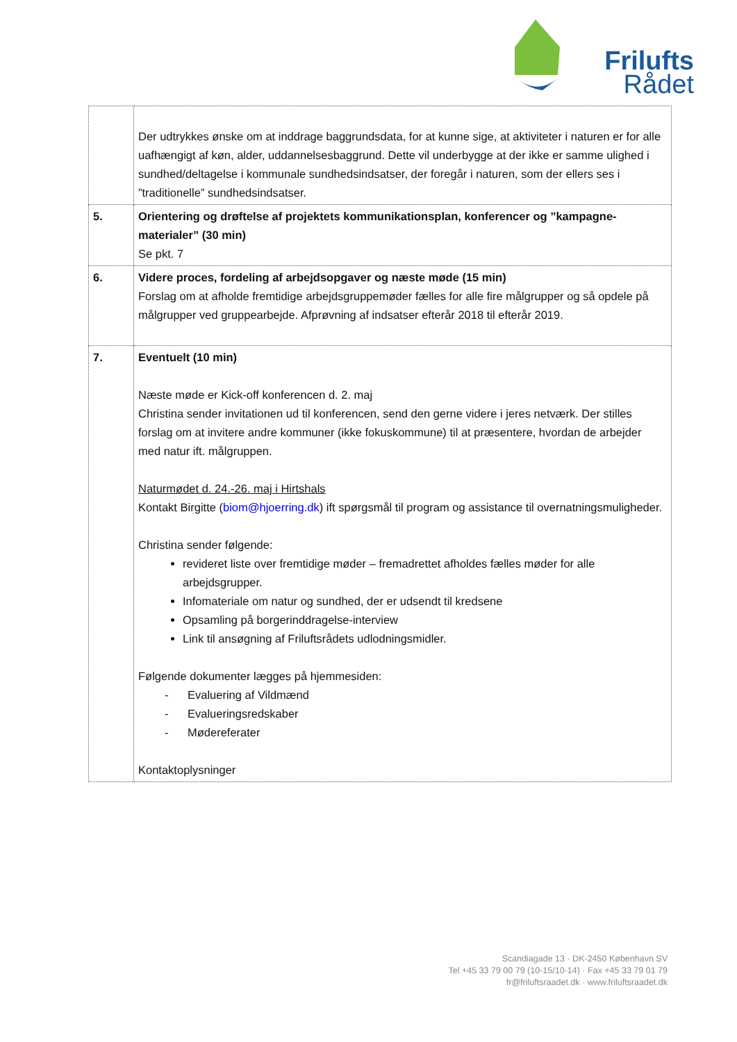Frilufts
Rådet
| | Der udtrykkes ønske om at inddrage baggrundsdata, for at kunne sige, at aktiviteter i naturen er for alle uafhængigt af køn, alder, uddannelsesbaggrund. Dette vil underbygge at der ikke er samme ulighed i sundhed/deltagelse i kommunale sundhedsindsatser, der foregår i naturen, som der ellers ses i ”traditionelle” sundhedsindsatser. |
| 5. | Orientering og drøftelse af projektets kommunikationsplan, konferencer og ”kampagne-materialer” (30 min) Se pkt. 7 |
| 6. | Videre proces, fordeling af arbejdsopgaver og næste møde (15 min) Forslag om at afholde fremtidige arbejdsgruppemøder fælles for alle fire målgrupper og så opdele på målgrupper ved gruppearbejde. Afprøvning af indsatser efterår 2018 til efterår 2019. |
| 7. | Eventuelt (10 min) Næste møde er Kick-off konferencen d. 2. maj Christina sender invitationen ud til konferencen, send den gerne videre i jeres netværk. Der stilles forslag om at invitere andre kommuner (ikke fokuskommune) til at præsentere, hvordan de arbejder med natur ift. målgruppen. Naturmødet d. 24.-26. maj i Hirtshals Kontakt Birgitte ( biom@hjoerring.dk ) ift spørgsmål til program og assistance til overnatningsmuligheder. Christina sender følgende: revideret liste over fremtidige møder – fremadrettet afholdes fælles møder for alle arbejdsgrupper. Infomateriale om natur og sundhed, der er udsendt til kredsene Opsamling på borgerinddragelse-interview Link til ansøgning af Friluftsrådets udlodningsmidler. Følgende dokumenter lægges på hjemmesiden: - Evaluering af Vildmænd - Evalueringsredskaber - Mødereferater Kontaktoplysninger |
Scandiagade 13 · DK-2450 København SV
Tel +45 33 79 00 79 (10-15/10-14) · Fax +45 33 79 01 79
fr@friluftsraadet.dk · www.friluftsraadet.dk